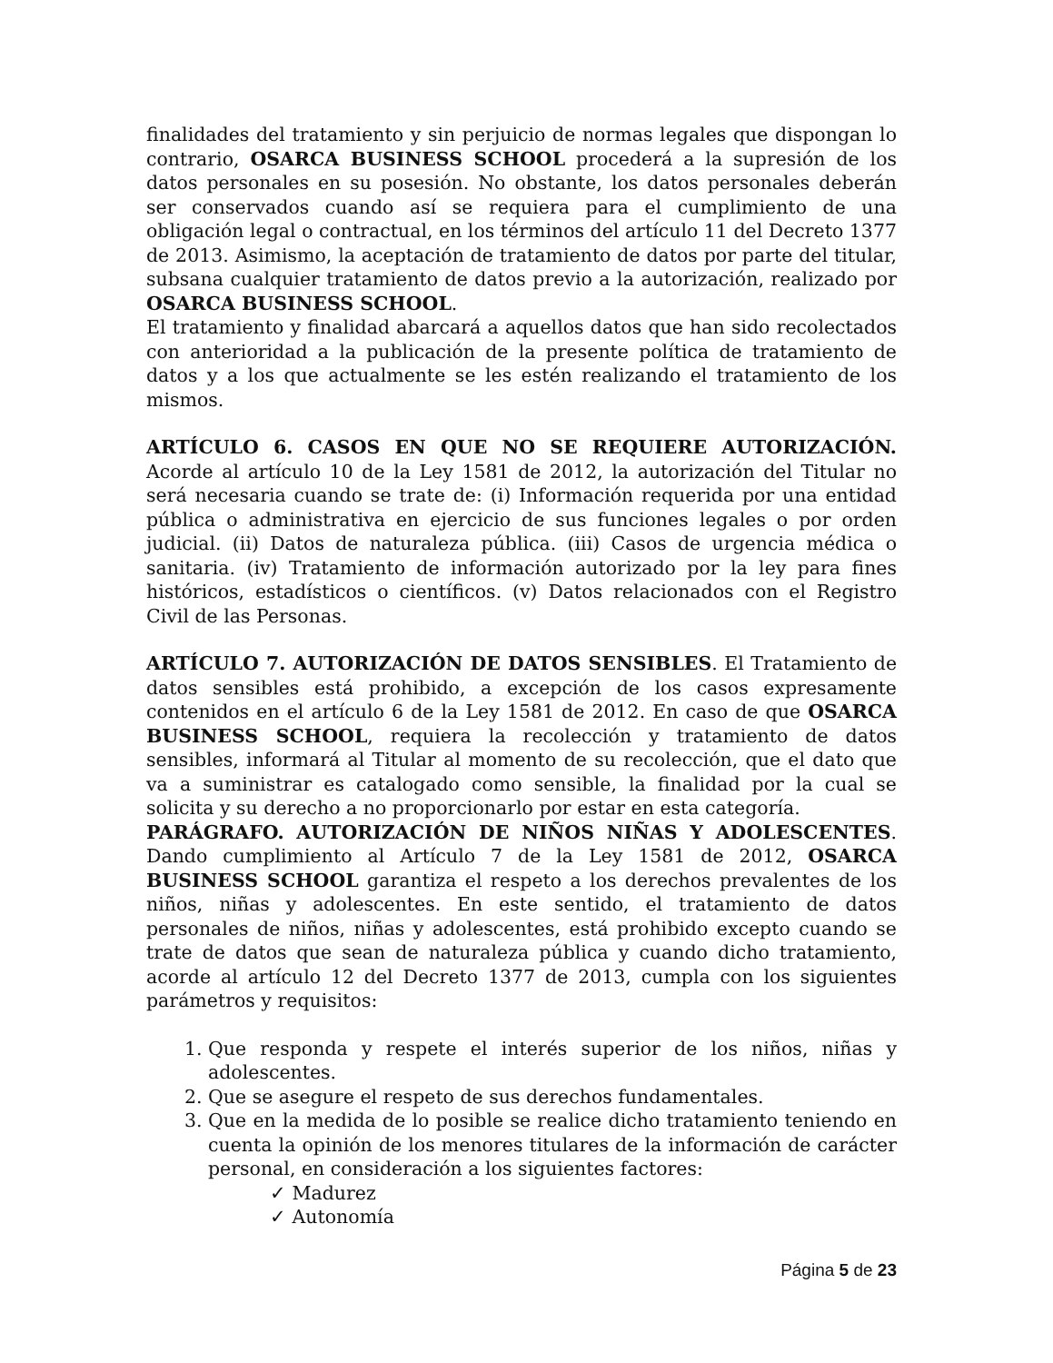finalidades del tratamiento y sin perjuicio de normas legales que dispongan lo contrario, OSARCA BUSINESS SCHOOL procederá a la supresión de los datos personales en su posesión. No obstante, los datos personales deberán ser conservados cuando así se requiera para el cumplimiento de una obligación legal o contractual, en los términos del artículo 11 del Decreto 1377 de 2013. Asimismo, la aceptación de tratamiento de datos por parte del titular, subsana cualquier tratamiento de datos previo a la autorización, realizado por OSARCA BUSINESS SCHOOL.
El tratamiento y finalidad abarcará a aquellos datos que han sido recolectados con anterioridad a la publicación de la presente política de tratamiento de datos y a los que actualmente se les estén realizando el tratamiento de los mismos.
ARTÍCULO 6. CASOS EN QUE NO SE REQUIERE AUTORIZACIÓN. Acorde al artículo 10 de la Ley 1581 de 2012, la autorización del Titular no será necesaria cuando se trate de: (i) Información requerida por una entidad pública o administrativa en ejercicio de sus funciones legales o por orden judicial. (ii) Datos de naturaleza pública. (iii) Casos de urgencia médica o sanitaria. (iv) Tratamiento de información autorizado por la ley para fines históricos, estadísticos o científicos. (v) Datos relacionados con el Registro Civil de las Personas.
ARTÍCULO 7. AUTORIZACIÓN DE DATOS SENSIBLES. El Tratamiento de datos sensibles está prohibido, a excepción de los casos expresamente contenidos en el artículo 6 de la Ley 1581 de 2012. En caso de que OSARCA BUSINESS SCHOOL, requiera la recolección y tratamiento de datos sensibles, informará al Titular al momento de su recolección, que el dato que va a suministrar es catalogado como sensible, la finalidad por la cual se solicita y su derecho a no proporcionarlo por estar en esta categoría.
PARÁGRAFO. AUTORIZACIÓN DE NIÑOS NIÑAS Y ADOLESCENTES. Dando cumplimiento al Artículo 7 de la Ley 1581 de 2012, OSARCA BUSINESS SCHOOL garantiza el respeto a los derechos prevalentes de los niños, niñas y adolescentes. En este sentido, el tratamiento de datos personales de niños, niñas y adolescentes, está prohibido excepto cuando se trate de datos que sean de naturaleza pública y cuando dicho tratamiento, acorde al artículo 12 del Decreto 1377 de 2013, cumpla con los siguientes parámetros y requisitos:
1. Que responda y respete el interés superior de los niños, niñas y adolescentes.
2. Que se asegure el respeto de sus derechos fundamentales.
3. Que en la medida de lo posible se realice dicho tratamiento teniendo en cuenta la opinión de los menores titulares de la información de carácter personal, en consideración a los siguientes factores:
✓ Madurez
✓ Autonomía
Página 5 de 23